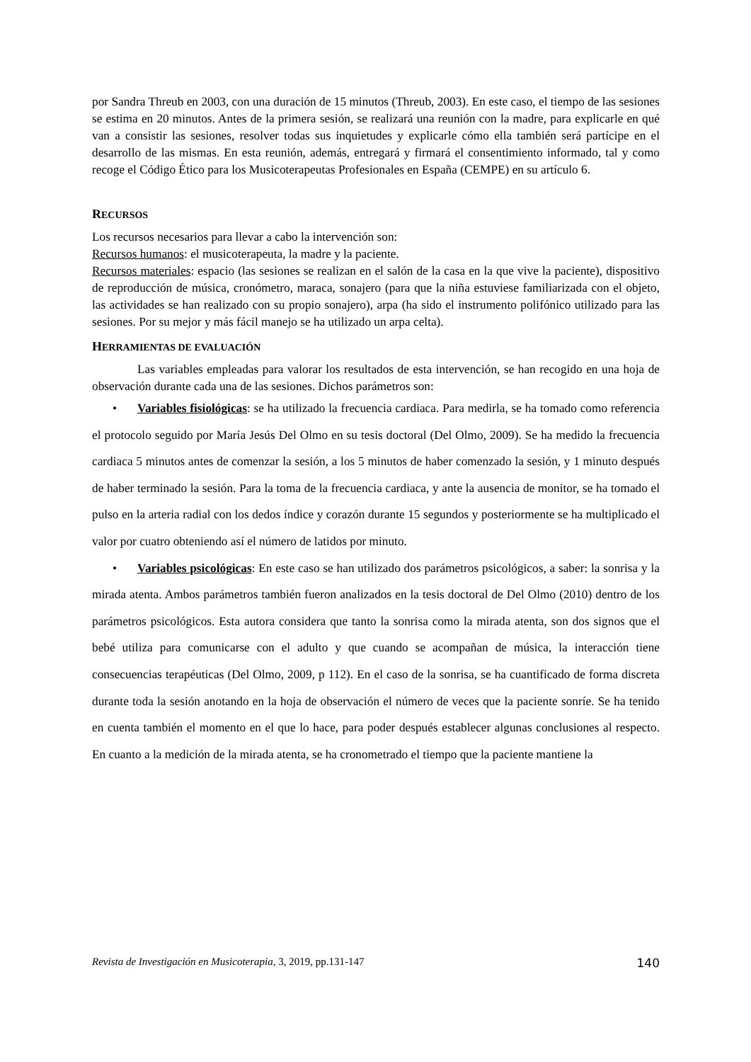por Sandra Threub en 2003, con una duración de 15 minutos (Threub, 2003). En este caso, el tiempo de las sesiones se estima en 20 minutos. Antes de la primera sesión, se realizará una reunión con la madre, para explicarle en qué van a consistir las sesiones, resolver todas sus inquietudes y explicarle cómo ella también será partícipe en el desarrollo de las mismas. En esta reunión, además, entregará y firmará el consentimiento informado, tal y como recoge el Código Ético para los Musicoterapeutas Profesionales en España (CEMPE) en su artículo 6.
RECURSOS
Los recursos necesarios para llevar a cabo la intervención son:
Recursos humanos: el musicoterapeuta, la madre y la paciente.
Recursos materiales: espacio (las sesiones se realizan en el salón de la casa en la que vive la paciente), dispositivo de reproducción de música, cronómetro, maraca, sonajero (para que la niña estuviese familiarizada con el objeto, las actividades se han realizado con su propio sonajero), arpa (ha sido el instrumento polifónico utilizado para las sesiones. Por su mejor y más fácil manejo se ha utilizado un arpa celta).
HERRAMIENTAS DE EVALUACIÓN
Las variables empleadas para valorar los resultados de esta intervención, se han recogido en una hoja de observación durante cada una de las sesiones. Dichos parámetros son:
• Variables fisiológicas: se ha utilizado la frecuencia cardiaca. Para medirla, se ha tomado como referencia el protocolo seguido por María Jesús Del Olmo en su tesis doctoral (Del Olmo, 2009). Se ha medido la frecuencia cardiaca 5 minutos antes de comenzar la sesión, a los 5 minutos de haber comenzado la sesión, y 1 minuto después de haber terminado la sesión. Para la toma de la frecuencia cardiaca, y ante la ausencia de monitor, se ha tomado el pulso en la arteria radial con los dedos índice y corazón durante 15 segundos y posteriormente se ha multiplicado el valor por cuatro obteniendo así el número de latidos por minuto.
• Variables psicológicas: En este caso se han utilizado dos parámetros psicológicos, a saber: la sonrisa y la mirada atenta. Ambos parámetros también fueron analizados en la tesis doctoral de Del Olmo (2010) dentro de los parámetros psicológicos. Esta autora considera que tanto la sonrisa como la mirada atenta, son dos signos que el bebé utiliza para comunicarse con el adulto y que cuando se acompañan de música, la interacción tiene consecuencias terapéuticas (Del Olmo, 2009, p 112). En el caso de la sonrisa, se ha cuantificado de forma discreta durante toda la sesión anotando en la hoja de observación el número de veces que la paciente sonríe. Se ha tenido en cuenta también el momento en el que lo hace, para poder después establecer algunas conclusiones al respecto. En cuanto a la medición de la mirada atenta, se ha cronometrado el tiempo que la paciente mantiene la
Revista de Investigación en Musicoterapia, 3, 2019, pp.131-147 140